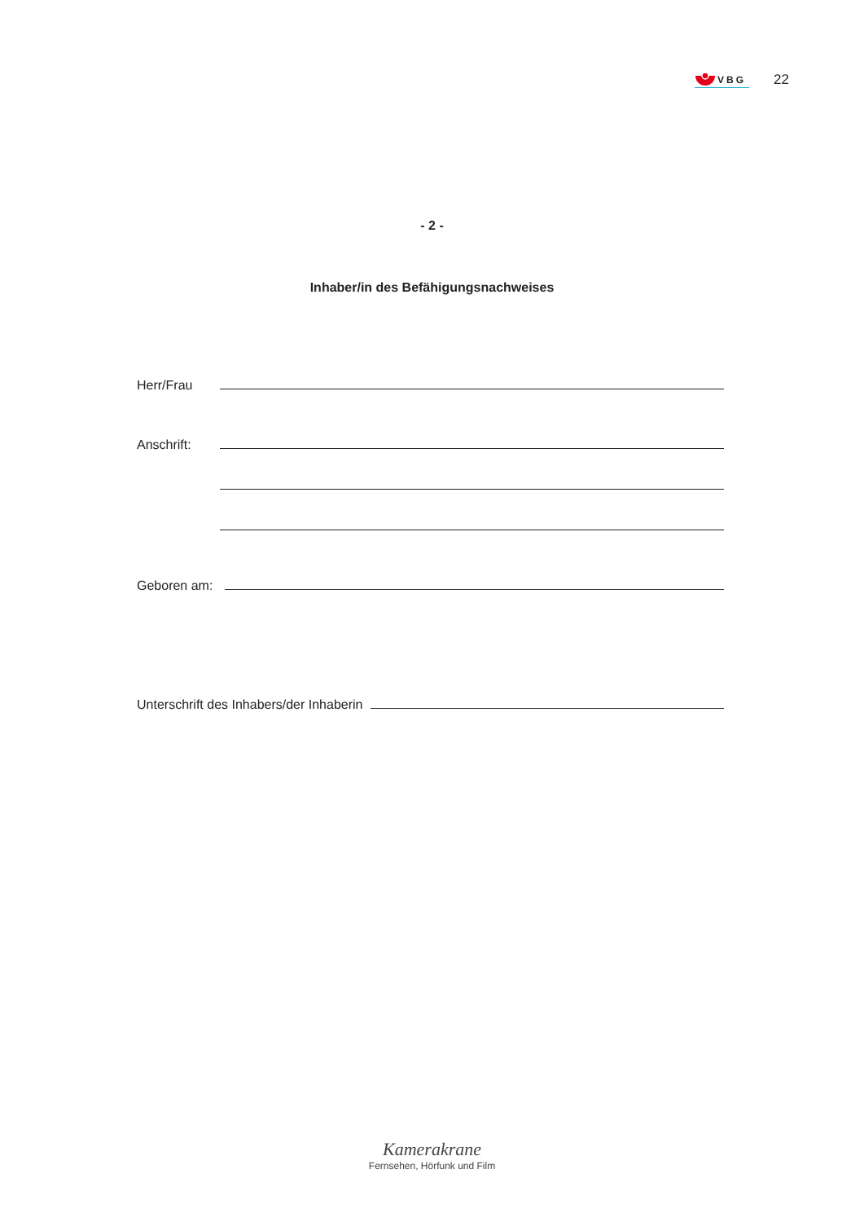VBG
22
- 2 -
Inhaber/in des Befähigungsnachweises
Herr/Frau
Anschrift:
Geboren am:
Unterschrift des Inhabers/der Inhaberin
Kamerakrane
Fernsehen, Hörfunk und Film